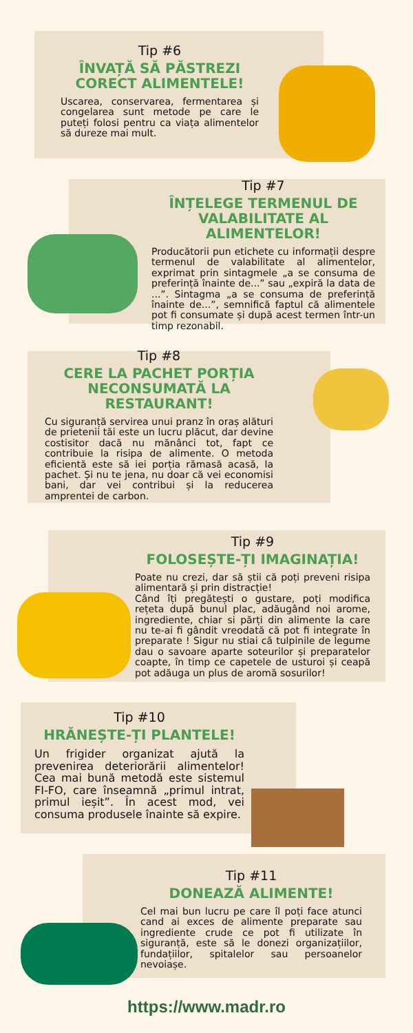Tip #6
ÎNVAȚĂ SĂ PĂSTREZI CORECT ALIMENTELE!
Uscarea, conservarea, fermentarea și congelarea sunt metode pe care le puteți folosi pentru ca viața alimentelor să dureze mai mult.
Tip #7
ÎNȚELEGE TERMENUL DE VALABILITATE AL ALIMENTELOR!
Producătorii pun etichete cu informații despre termenul de valabilitate al alimentelor, exprimat prin sintagmele „a se consuma de preferință înainte de...” sau „expiră la data de ...”. Sintagma „a se consuma de preferință înainte de...”, semnifică faptul că alimentele pot fi consumate și după acest termen într-un timp rezonabil.
Tip #8
CERE LA PACHET PORȚIA NECONSUMATĂ LA RESTAURANT!
Cu siguranță servirea unui pranz în oraș alături de prietenii tăi este un lucru plăcut, dar devine costisitor dacă nu mănânci tot, fapt ce contribuie la risipa de alimente. O metoda eficientă este să iei porția rămasă acasă, la pachet. Și nu te jena, nu doar că vei economisi bani, dar vei contribui și la reducerea amprentei de carbon.
Tip #9
FOLOSEȘTE-ȚI IMAGINAȚIA!
Poate nu crezi, dar să știi că poți preveni risipa alimentară și prin distracție!
Când îți pregătești o gustare, poți modifica rețeta după bunul plac, adăugând noi arome, ingrediente, chiar si părți din alimente la care nu te-ai fi gândit vreodată că pot fi integrate în preparate ! Sigur nu stiai că tulpinile de legume dau o savoare aparte soteurilor și preparatelor coapte, în timp ce capetele de usturoi și ceapă pot adăuga un plus de aromă sosurilor!
Tip #10
HRĂNEȘTE-ȚI PLANTELE!
Un frigider organizat ajută la prevenirea deteriorării alimentelor! Cea mai bună metodă este sistemul FI-FO, care înseamnă „primul intrat, primul ieșit”. În acest mod, vei consuma produsele înainte să expire.
Tip #11
DONEAZĂ ALIMENTE!
Cel mai bun lucru pe care îl poți face atunci cand ai exces de alimente preparate sau ingrediente crude ce pot fi utilizate în siguranță, este să le donezi organizațiilor, fundațiilor, spitalelor sau persoanelor nevoiașe.
https://www.madr.ro